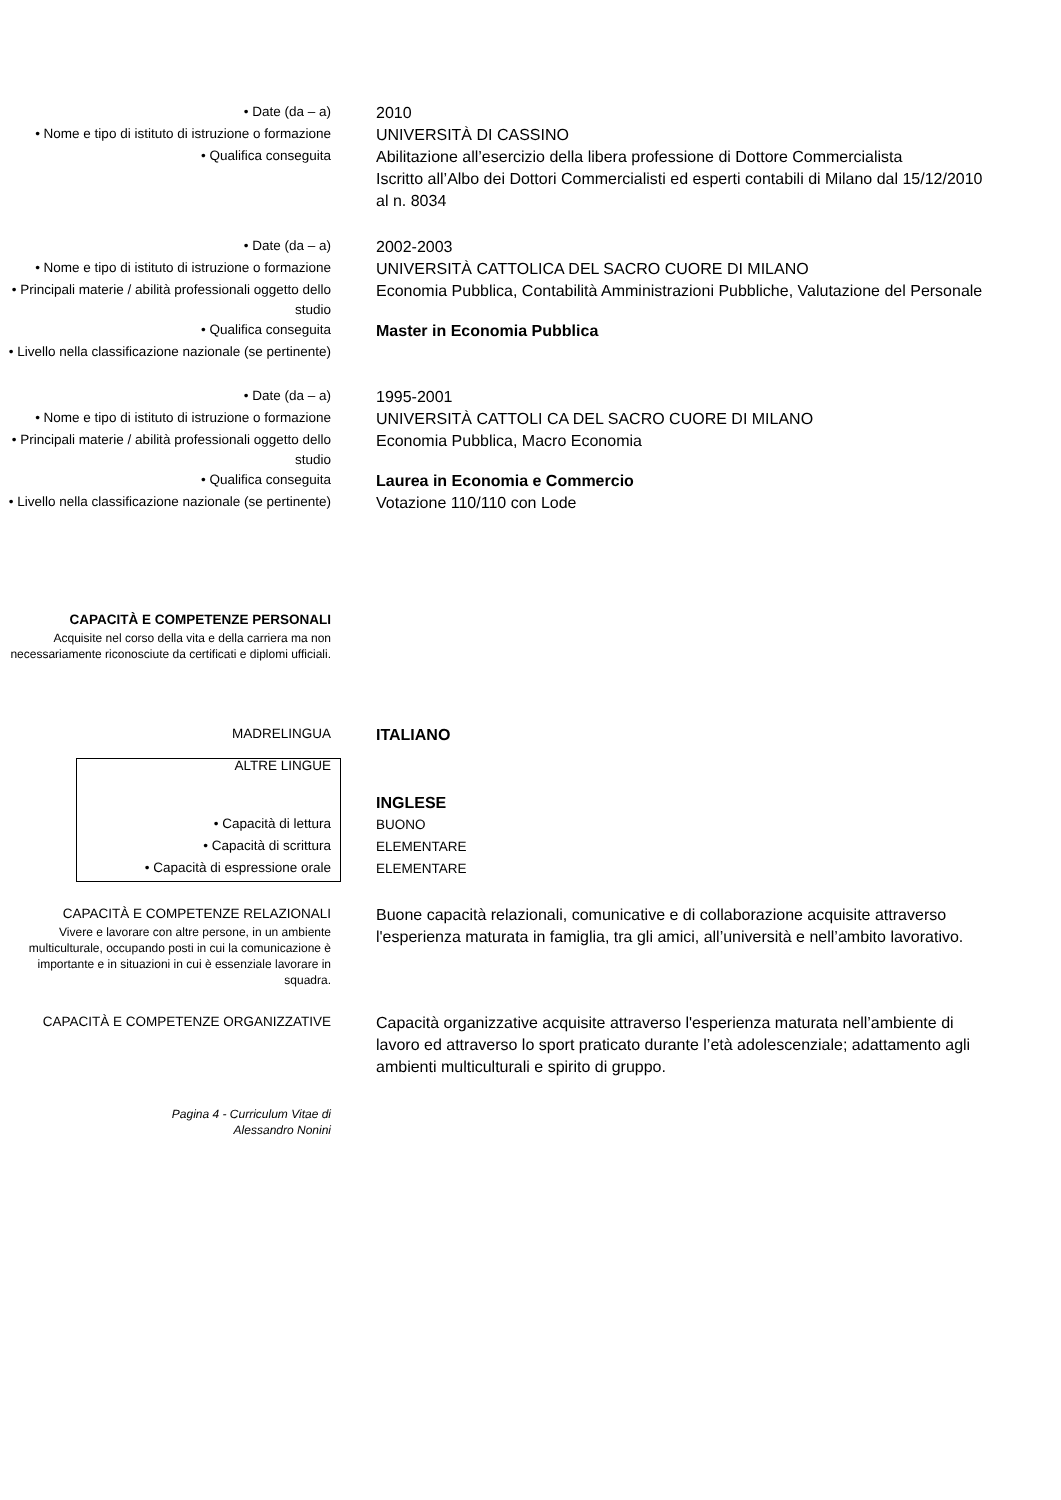• Date (da – a)
2010
• Nome e tipo di istituto di istruzione o formazione
UNIVERSITÀ DI CASSINO
• Qualifica conseguita
Abilitazione all’esercizio della libera professione di Dottore Commercialista
Iscritto all’Albo dei Dottori Commercialisti ed esperti contabili di Milano dal 15/12/2010 al n. 8034
• Date (da – a)
2002-2003
• Nome e tipo di istituto di istruzione o formazione
UNIVERSITÀ CATTOLICA DEL SACRO CUORE DI MILANO
• Principali materie / abilità professionali oggetto dello studio
Economia Pubblica, Contabilità Amministrazioni Pubbliche, Valutazione del Personale
• Qualifica conseguita
Master in Economia Pubblica
• Livello nella classificazione nazionale (se pertinente)
• Date (da – a)
1995-2001
• Nome e tipo di istituto di istruzione o formazione
UNIVERSITÀ CATTOLI CA DEL SACRO CUORE DI MILANO
• Principali materie / abilità professionali oggetto dello studio
Economia Pubblica, Macro Economia
• Qualifica conseguita
Laurea in Economia e Commercio
• Livello nella classificazione nazionale (se pertinente)
Votazione 110/110 con Lode
CAPACITÀ E COMPETENZE PERSONALI
Acquisite nel corso della vita e della carriera ma non necessariamente riconosciute da certificati e diplomi ufficiali.
MADRELINGUA
ITALIANO
ALTRE LINGUE
INGLESE
• Capacità di lettura
BUONO
• Capacità di scrittura
ELEMENTARE
• Capacità di espressione orale
ELEMENTARE
CAPACITÀ E COMPETENZE RELAZIONALI
Vivere e lavorare con altre persone, in un ambiente multiculturale, occupando posti in cui la comunicazione è importante e in situazioni in cui è essenziale lavorare in squadra.
Buone capacità relazionali, comunicative e di collaborazione acquisite attraverso l'esperienza maturata in famiglia, tra gli amici, all’università e nell’ambito lavorativo.
CAPACITÀ E COMPETENZE ORGANIZZATIVE
Capacità organizzative acquisite attraverso l'esperienza maturata nell’ambiente di lavoro ed attraverso lo sport praticato durante l’età adolescenziale; adattamento agli ambienti multiculturali e spirito di gruppo.
Pagina 4 - Curriculum Vitae di
Alessandro Nonini